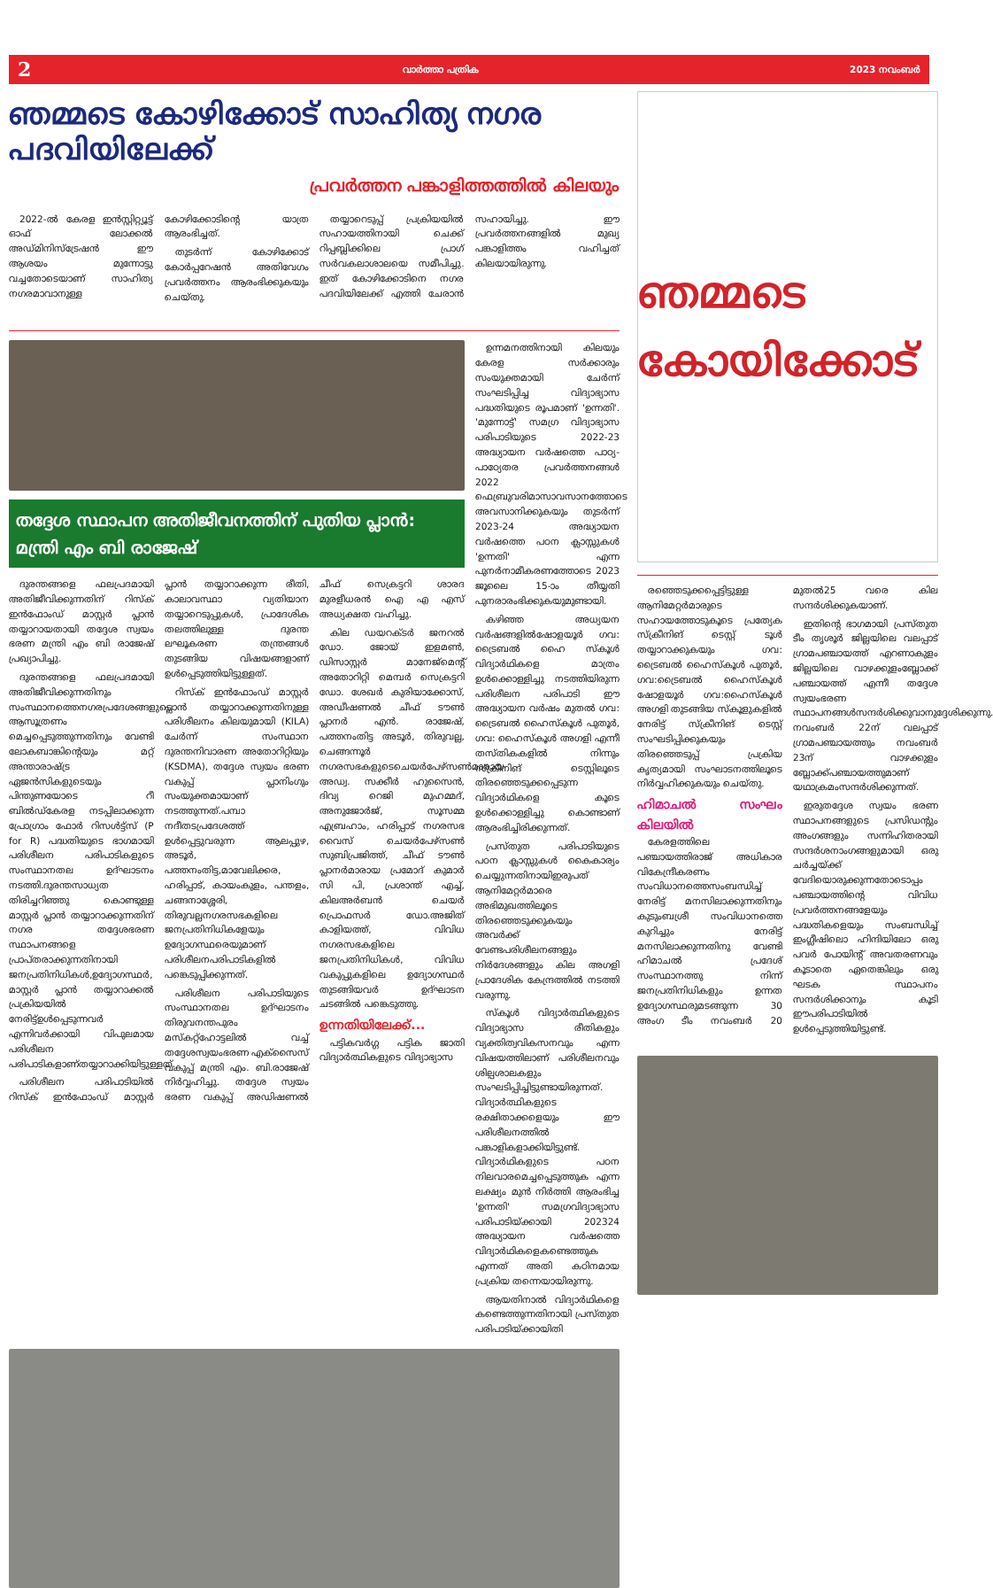2 വാർത്താ പത്രിക 2023 നവംബർ
ഞമ്മടെ കോഴിക്കോട് സാഹിത്യ നഗര പദവിയിലേക്ക്
പ്രവർത്തന പങ്കാളിത്തത്തിൽ കിലയും
2022-ൽ കേരള ഇൻസ്റ്റിറ്റ്യൂട്ട് ഓഫ് ലോക്കൽ അഡ്മിനിസ്ട്രേഷൻ ഈ ആശയം മുന്നോട്ടു വച്ചതോടെയാണ് സാഹിത്യ നഗരമാവാനുള്ള കോഴിക്കോടിന്റെ യാത്ര ആരംഭിച്ചത്.
തുടർന്ന് കോഴിക്കോട് കോർപ്പറേഷൻ അതിവേഗം പ്രവർത്തനം ആരംഭിക്കുകയും ചെയ്തു.
തയ്യാറെടുപ്പ് പ്രക്രിയയിൽ സഹായത്തിനായി ചെക്ക് റിപ്പബ്ലിക്കിലെ പ്രാഗ് സർവകലാശാലയെ സമീപിച്ചു. ഇത് കോഴിക്കോടിനെ നഗര പദവിയിലേക്ക് എത്തി ചേരാൻ സഹായിച്ചു. ഈ പ്രവർത്തനങ്ങളിൽ മുഖ്യ പങ്കാളിത്തം വഹിച്ചത് കിലയായിരുന്നു.
തദ്ദേശ സ്ഥാപന അതിജീവനത്തിന് പുതിയ പ്ലാൻ: മന്ത്രി എം ബി രാജേഷ്
ദുരന്തങ്ങളെ ഫലപ്രദമായി അതിജീവിക്കുന്നതിന് റിസ്ക് ഇൻഫോംഡ് മാസ്റ്റർ പ്ലാൻ തയ്യാറായതായി തദ്ദേശ സ്വയം ഭരണ മന്ത്രി എം ബി രാജേഷ് പ്രഖ്യാപിച്ചു.
ദുരന്തങ്ങളെ ഫലപ്രദമായി അതിജീവിക്കുന്നതിനും സംസ്ഥാനത്തെനഗരപ്രദേശങ്ങളുടെ ആസൂത്രണം മെച്ചപ്പെടുത്തുന്നതിനും വേണ്ടി ലോകബാങ്കിന്റെയും മറ്റ് അന്താരാഷ്ട്ര ഏജൻസികളുടെയും പിന്തുണയോടെ റീ ബിൽഡ്കേരള നടപ്പിലാക്കുന്ന പ്രോഗ്രാം ഫോർ റിസൾട്ട്സ് (P for R) പദ്ധതിയുടെ ഭാഗമായി പരിശീലന പരിപാടികളുടെ സംസ്ഥാനതല ഉദ്ഘാടനം നടത്തി.ദുരന്തസാധ്യത തിരിച്ചറിഞ്ഞു കൊണ്ടുള്ള മാസ്റ്റർ പ്ലാൻ തയ്യാറാക്കുന്നതിന് നഗര തദ്ദേശഭരണ സ്ഥാപനങ്ങളെ പ്രാപ്തരാക്കുന്നതിനായി ജനപ്രതിനിധികൾ,ഉദ്യോഗസ്ഥർ, മാസ്റ്റർ പ്ലാൻ തയ്യാറാക്കൽ പ്രക്രിയയിൽ നേരിട്ട്ഉൾപ്പെടുന്നവർ എന്നിവർക്കായി വിപുലമായ പരിശീലന പരിപാടികളാണ്തയ്യാറാക്കിയിട്ടുള്ളത്.
പരിശീലന പരിപാടിയിൽ റിസ്ക് ഇൻഫോംഡ് മാസ്റ്റർ പ്ലാൻ തയ്യാറാക്കുന്ന രീതി, കാലാവസ്ഥാ വ്യതിയാന തയ്യാറെടുപ്പുകൾ, പ്രാദേശിക തലത്തിലുള്ള ദുരന്ത ലഘൂകരണ തന്ത്രങ്ങൾ തുടങ്ങിയ വിഷയങ്ങളാണ് ഉൾപ്പെടുത്തിയിട്ടുള്ളത്.
റിസ്ക് ഇൻഫോംഡ് മാസ്റ്റർ പ്ലാൻ തയ്യാറാക്കുന്നതിനുള്ള പരിശീലനം കിലയുമായി (KILA) ചേർന്ന് സംസ്ഥാന ദുരന്തനിവാരണ അതോറിറ്റിയും (KSDMA), തദ്ദേശ സ്വയം ഭരണ വകുപ്പ് പ്ലാനിംഗും സംയുക്തമായാണ് നടത്തുന്നത്.പമ്പാ നദീതടപ്രദേശത്ത് ഉൾപ്പെട്ടുവരുന്ന ആലപ്പുഴ, അടൂർ, പത്തനംതിട്ട,മാവേലിക്കര, ഹരിപ്പാട്, കായംകുളം, പന്തളം, ചങ്ങനാശ്ശേരി, തിരുവല്ലനഗരസഭകളിലെ ജനപ്രതിനിധികളേയും ഉദ്യോഗസ്ഥരെയുമാണ് പരിശീലനപരിപാടികളിൽ പങ്കെടുപ്പിക്കുന്നത്.
പരിശീലന പരിപാടിയുടെ സംസ്ഥാനതല ഉദ്ഘാടനം തിരുവനന്തപുരം മസ്കറ്റ്ഹോട്ടലിൽ വച്ച് തദ്ദേശസ്വയംഭരണ എക്സൈസ് വകുപ്പ് മന്ത്രി എം. ബി.രാജേഷ് നിർവ്വഹിച്ചു. തദ്ദേശ സ്വയം ഭരണ വകുപ്പ് അഡിഷണൽ ചീഫ് സെക്രട്ടറി ശാരദ മുരളീധരൻ ഐ എ എസ് അധ്യക്ഷത വഹിച്ചു.
കില ഡയറക്ടർ ജനറൽ ഡോ. ജോയ് ഇളമൺ, ഡിസാസ്റ്റർ മാനേജ്മെന്റ് അതോറിറ്റി മെമ്പർ സെക്രട്ടറി ഡോ. ശേഖർ കുരിയാക്കോസ്, അഡീഷണൽ ചീഫ് ടൗൺ പ്ലാനർ എൻ. രാജേഷ്, പത്തനംതിട്ട അടൂർ, തിരുവല്ല, ചെങ്ങന്നൂർ നഗരസഭകളുടെചെയർപേഴ്സൺമാരായ അഡ്വ. സക്കീർ ഹുസൈൻ, ദിവ്യ റെജി മുഹമ്മദ്, അനുജോർജ്, സൂസമ്മ എബ്രഹാം, ഹരിപ്പാട് നഗരസഭ വൈസ് ചെയർപേഴ്സൺ സുബിപ്രജിത്ത്, ചീഫ് ടൗൺ പ്ലാനർമാരായ പ്രമോദ് കുമാർ സി പി, പ്രശാന്ത് എച്ച്, കിലഅർബൻ ചെയർ പ്രൊഫസർ ഡോ.അജിത് കാളിയത്ത്, വിവിധ നഗരസഭകളിലെ ജനപ്രതിനിധികൾ, വിവിധ വകുപ്പുകളിലെ ഉദ്യോഗസ്ഥർ തുടങ്ങിയവർ ഉദ്ഘാടന ചടങ്ങിൽ പങ്കെടുത്തു.
ഉന്നതിയിലേക്ക്...
പട്ടികവർഗ്ഗ പട്ടിക ജാതി വിദ്യാർത്ഥികളുടെ വിദ്യാഭ്യാസ
ഉന്നമനത്തിനായി കിലയും കേരള സർക്കാരും സംയുക്തമായി ചേർന്ന് സംഘടിപ്പിച്ച വിദ്യാഭ്യാസ പദ്ധതിയുടെ രൂപമാണ് 'ഉന്നതി'. 'മുന്നോട്ട്' സമഗ്ര വിദ്യാഭ്യാസ പരിപാടിയുടെ 2022-23 അദ്ധ്യായന വർഷത്തെ പാഠ്യ-പാഠ്യേതര പ്രവർത്തനങ്ങൾ 2022 ഫെബ്രുവരിമാസാവസാനത്തോടെ അവസാനിക്കുകയും തുടർന്ന് 2023-24 അദ്ധ്യായന വർഷത്തെ പഠന ക്ലാസ്സുകൾ 'ഉന്നതി' എന്ന പുനർനാമീകരണത്തോടെ 2023 ജൂലൈ 15-ാം തീയ്യതി പുനരാരംഭിക്കുകയുമുണ്ടായി.
കഴിഞ്ഞ അധ്യയന വർഷങ്ങളിൽഷോളയൂർ ഗവ: ട്രൈബൽ ഹൈ സ്കൂൾ വിദ്യാർഥികളെ മാത്രം ഉൾക്കൊള്ളിച്ചു നടത്തിയിരുന്ന പരിശീലന പരിപാടി ഈ അദ്ധ്യായന വർഷം മുതൽ ഗവ: ട്രൈബൽ ഹൈസ്കൂൾ പുതൂർ, ഗവ: ഹൈസ്കൂൾ അഗളി എന്നീ തസ്തികകളിൽ നിന്നും സ്ക്രീനിങ് ടെസ്റ്റിലൂടെ തിരഞ്ഞെടുക്കപ്പെടുന്ന വിദ്യാർഥികളെ കൂടെ ഉൾക്കൊള്ളിച്ചു കൊണ്ടാണ് ആരംഭിച്ചിരിക്കുന്നത്.
പ്രസ്തുത പരിപാടിയുടെ പഠന ക്ലാസ്സുകൾ കൈകാര്യം ചെയ്യുന്നതിനായിഇരുപത് ആനിമേറ്റർമാരെ അഭിമുഖത്തിലൂടെ തിരഞ്ഞെടുക്കുകയും അവർക്ക് വേണ്ടപരിശീലനങ്ങളും നിർദേശങ്ങളും കില അഗളി പ്രാദേശിക കേന്ദ്രത്തിൽ നടത്തി വരുന്നു.
സ്കൂൾ വിദ്യാർത്ഥികളുടെ വിദ്യാഭ്യാസ രീതികളും വ്യക്തിത്വവികസനവും എന്ന വിഷയത്തിലാണ് പരിശീലനവും ശില്പശാലകളും സംഘടിപ്പിച്ചിട്ടുണ്ടായിരുന്നത്. വിദ്യാർത്ഥികളുടെ രക്ഷിതാക്കളെയും ഈ പരിശീലനത്തിൽ പങ്കാളികളാക്കിയിട്ടുണ്ട്. വിദ്യാർഥികളുടെ പഠന നിലവാരമെച്ചപ്പെടുത്തുക എന്ന ലക്ഷ്യം മുൻ നിർത്തി ആരംഭിച്ച 'ഉന്നതി' സമഗ്രവിദ്യാഭ്യാസ പരിപാടിയ്ക്കായി 202324 അദ്ധ്യായന വർഷത്തെ വിദ്യാർഥികളെകണ്ടെത്തുക എന്നത് അതി കഠിനമായ പ്രക്രിയ തന്നെയായിരുന്നു.
ആയതിനാൽ വിദ്യാർഥികളെ കണ്ടെത്തുന്നതിനായി പ്രസ്തുത പരിപാടിയ്ക്കായിതി
ഞമ്മടെ കോയിക്കോട്
രഞ്ഞെടുക്കപ്പെട്ടിട്ടുള്ള ആനിമേറ്റർമാരുടെ സഹായത്തോടുകൂടെ പ്രത്യേക സ്ക്രീനിങ് ടെസ്റ്റ് ടൂൾ തയ്യാറാക്കുകയും ഗവ: ട്രൈബൽ ഹൈസ്കൂൾ പുതൂർ, ഗവ:ട്രൈബൽ ഹൈസ്കൂൾ ഷോളയൂർ ഗവ:ഹൈസ്കൂൾ അഗളി തുടങ്ങിയ സ്കൂളുകളിൽ നേരിട്ട് സ്ക്രീനിങ് ടെസ്റ്റ് സംഘടിപ്പിക്കുകയും തിരഞ്ഞെടുപ്പ് പ്രക്രിയ കൃത്യമായി സംഘാടനത്തിലൂടെ നിർവ്വഹിക്കുകയും ചെയ്തു.
ഹിമാചൽ സംഘം കിലയിൽ
കേരളത്തിലെ പഞ്ചായത്തിരാജ് അധികാര വികേന്ദ്രീകരണം സംവിധാനത്തെസംബന്ധിച്ച് നേരിട്ട് മനസിലാക്കുന്നതിനും കുടുംബശ്രീ സംവിധാനത്തെ കുറിച്ചും നേരിട്ട് മനസിലാക്കുന്നതിനു വേണ്ടി ഹിമാചൽ പ്രദേശ് സംസ്ഥാനത്തു നിന്ന് ജനപ്രതിനിധികളും ഉന്നത ഉദ്യോഗസ്ഥരുമടങ്ങുന്ന 30 അംഗ ടീം നവംബർ 20 മുതൽ25 വരെ കില സന്ദർശിക്കുകയാണ്.
ഇതിന്റെ ഭാഗമായി പ്രസ്തുത ടീം തൃശൂർ ജില്ലയിലെ വലപ്പാട് ഗ്രാമപഞ്ചായത്ത് എറണാകുളം ജില്ലയിലെ വാഴക്കുളംബ്ലോക്ക് പഞ്ചായത്ത് എന്നീ തദ്ദേശ സ്വയംഭരണ സ്ഥാപനങ്ങൾസന്ദർശിക്കുവാനുദ്ദേശിക്കുന്നു. നവംബർ 22ന് വലപ്പാട് ഗ്രാമപഞ്ചായത്തും നവംബർ 23ന് വാഴക്കുളം ബ്ലോക്ക്പഞ്ചായത്തുമാണ് യഥാക്രമംസന്ദർശിക്കുന്നത്.
ഇരുതദ്ദേശ സ്വയം ഭരണ സ്ഥാപനങ്ങളുടെ പ്രസിഡന്റും അംഗങ്ങളും സന്നിഹിതരായി സന്ദർശനാംഗങ്ങളുമായി ഒരു ചർച്ചയ്ക്ക് വേദിയൊരുക്കുന്നതോടൊപ്പം പഞ്ചായത്തിന്റെ വിവിധ പ്രവർത്തനങ്ങളേയും പദ്ധതികളെയും സംബന്ധിച്ച് ഇംഗ്ലീഷിലൊ ഹിന്ദിയിലോ ഒരു പവർ പോയിന്റ് അവതരണവും കൂടാതെ ഏതെങ്കിലും ഒരു ഘടക സ്ഥാപനം സന്ദർശിക്കാനും കൂടി ഈപരിപാടിയിൽ ഉൾപ്പെടുത്തിയിട്ടുണ്ട്.